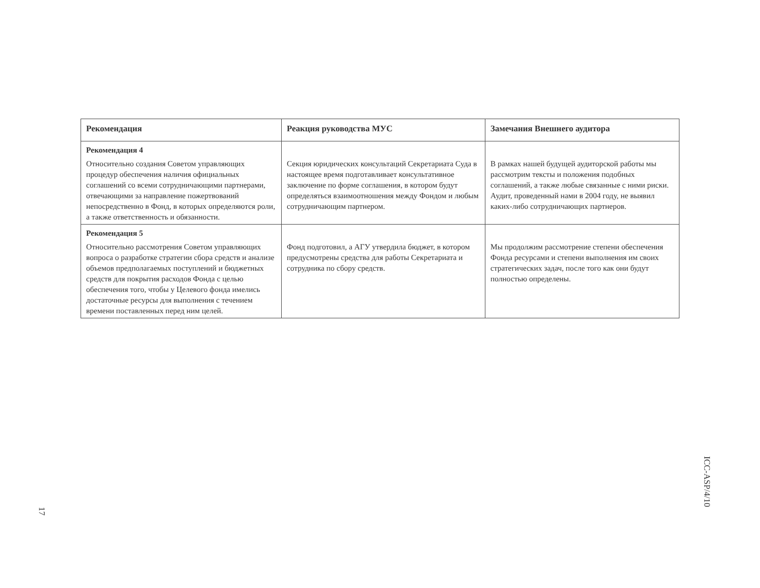| Рекомендация | Реакция руководства МУС | Замечания Внешнего аудитора |
| --- | --- | --- |
| Рекомендация 4 Относительно создания Советом управляющих процедур обеспечения наличия официальных соглашений со всеми сотрудничающими партнерами, отвечающими за направление пожертвований непосредственно в Фонд, в которых определяются роли, а также ответственность и обязанности. | Секция юридических консультаций Секретариата Суда в настоящее время подготавливает консультативное заключение по форме соглашения, в котором будут определяться взаимоотношения между Фондом и любым сотрудничающим партнером. | В рамках нашей будущей аудиторской работы мы рассмотрим тексты и положения подобных соглашений, а также любые связанные с ними риски. Аудит, проведенный нами в 2004 году, не выявил каких-либо сотрудничающих партнеров. |
| Рекомендация 5 Относительно рассмотрения Советом управляющих вопроса о разработке стратегии сбора средств и анализе объемов предполагаемых поступлений и бюджетных средств для покрытия расходов Фонда с целью обеспечения того, чтобы у Целевого фонда имелись достаточные ресурсы для выполнения с течением времени поставленных перед ним целей. | Фонд подготовил, а АГУ утвердила бюджет, в котором предусмотрены средства для работы Секретариата и сотрудника по сбору средств. | Мы продолжим рассмотрение степени обеспечения Фонда ресурсами и степени выполнения им своих стратегических задач, после того как они будут полностью определены. |
17
ICC-ASP/4/10